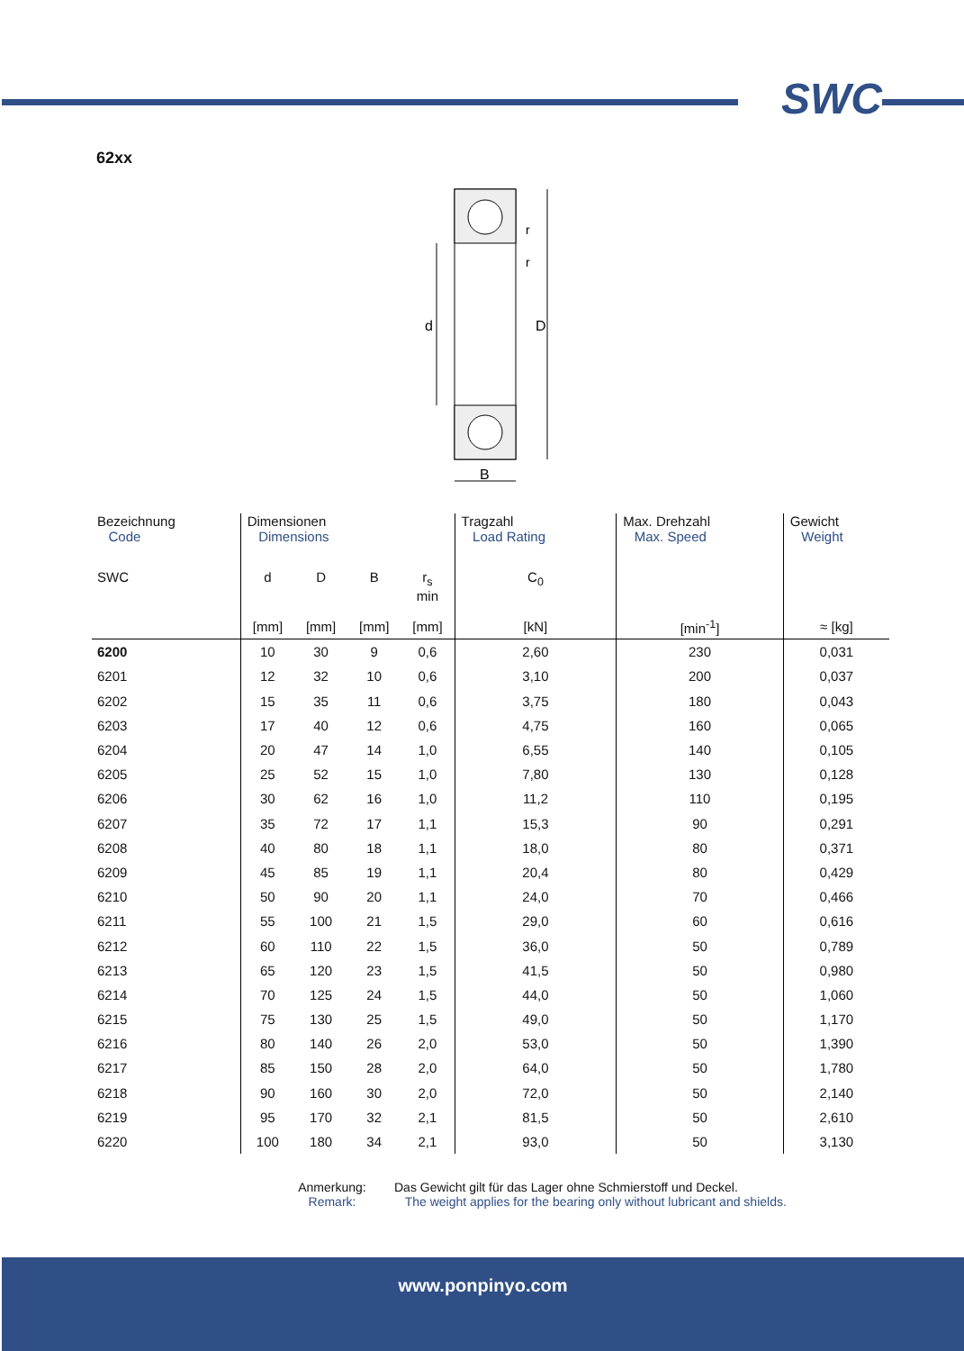SWC
62xx
d
D
B
r
r
| Bezeichnung Code | Dimensionen Dimensions | | | | Tragzahl Load Rating | Max. Drehzahl Max. Speed | Gewicht Weight |
| SWC | d | D | B | r<sub>s</sub> min | C<sub>0</sub> | | |
| | [mm] | [mm] | [mm] | [mm] | [kN] | [min<sup>-1</sup>] | ≈ [kg] |
| 6200 | 10 | 30 | 9 | 0,6 | 2,60 | 230 | 0,031 |
| 6201 | 12 | 32 | 10 | 0,6 | 3,10 | 200 | 0,037 |
| 6202 | 15 | 35 | 11 | 0,6 | 3,75 | 180 | 0,043 |
| 6203 | 17 | 40 | 12 | 0,6 | 4,75 | 160 | 0,065 |
| 6204 | 20 | 47 | 14 | 1,0 | 6,55 | 140 | 0,105 |
| 6205 | 25 | 52 | 15 | 1,0 | 7,80 | 130 | 0,128 |
| 6206 | 30 | 62 | 16 | 1,0 | 11,2 | 110 | 0,195 |
| 6207 | 35 | 72 | 17 | 1,1 | 15,3 | 90 | 0,291 |
| 6208 | 40 | 80 | 18 | 1,1 | 18,0 | 80 | 0,371 |
| 6209 | 45 | 85 | 19 | 1,1 | 20,4 | 80 | 0,429 |
| 6210 | 50 | 90 | 20 | 1,1 | 24,0 | 70 | 0,466 |
| 6211 | 55 | 100 | 21 | 1,5 | 29,0 | 60 | 0,616 |
| 6212 | 60 | 110 | 22 | 1,5 | 36,0 | 50 | 0,789 |
| 6213 | 65 | 120 | 23 | 1,5 | 41,5 | 50 | 0,980 |
| 6214 | 70 | 125 | 24 | 1,5 | 44,0 | 50 | 1,060 |
| 6215 | 75 | 130 | 25 | 1,5 | 49,0 | 50 | 1,170 |
| 6216 | 80 | 140 | 26 | 2,0 | 53,0 | 50 | 1,390 |
| 6217 | 85 | 150 | 28 | 2,0 | 64,0 | 50 | 1,780 |
| 6218 | 90 | 160 | 30 | 2,0 | 72,0 | 50 | 2,140 |
| 6219 | 95 | 170 | 32 | 2,1 | 81,5 | 50 | 2,610 |
| 6220 | 100 | 180 | 34 | 2,1 | 93,0 | 50 | 3,130 |
Anmerkung:
Remark:
Das Gewicht gilt für das Lager ohne Schmierstoff und Deckel.
The weight applies for the bearing only without lubricant and shields.
www.ponpinyo.com